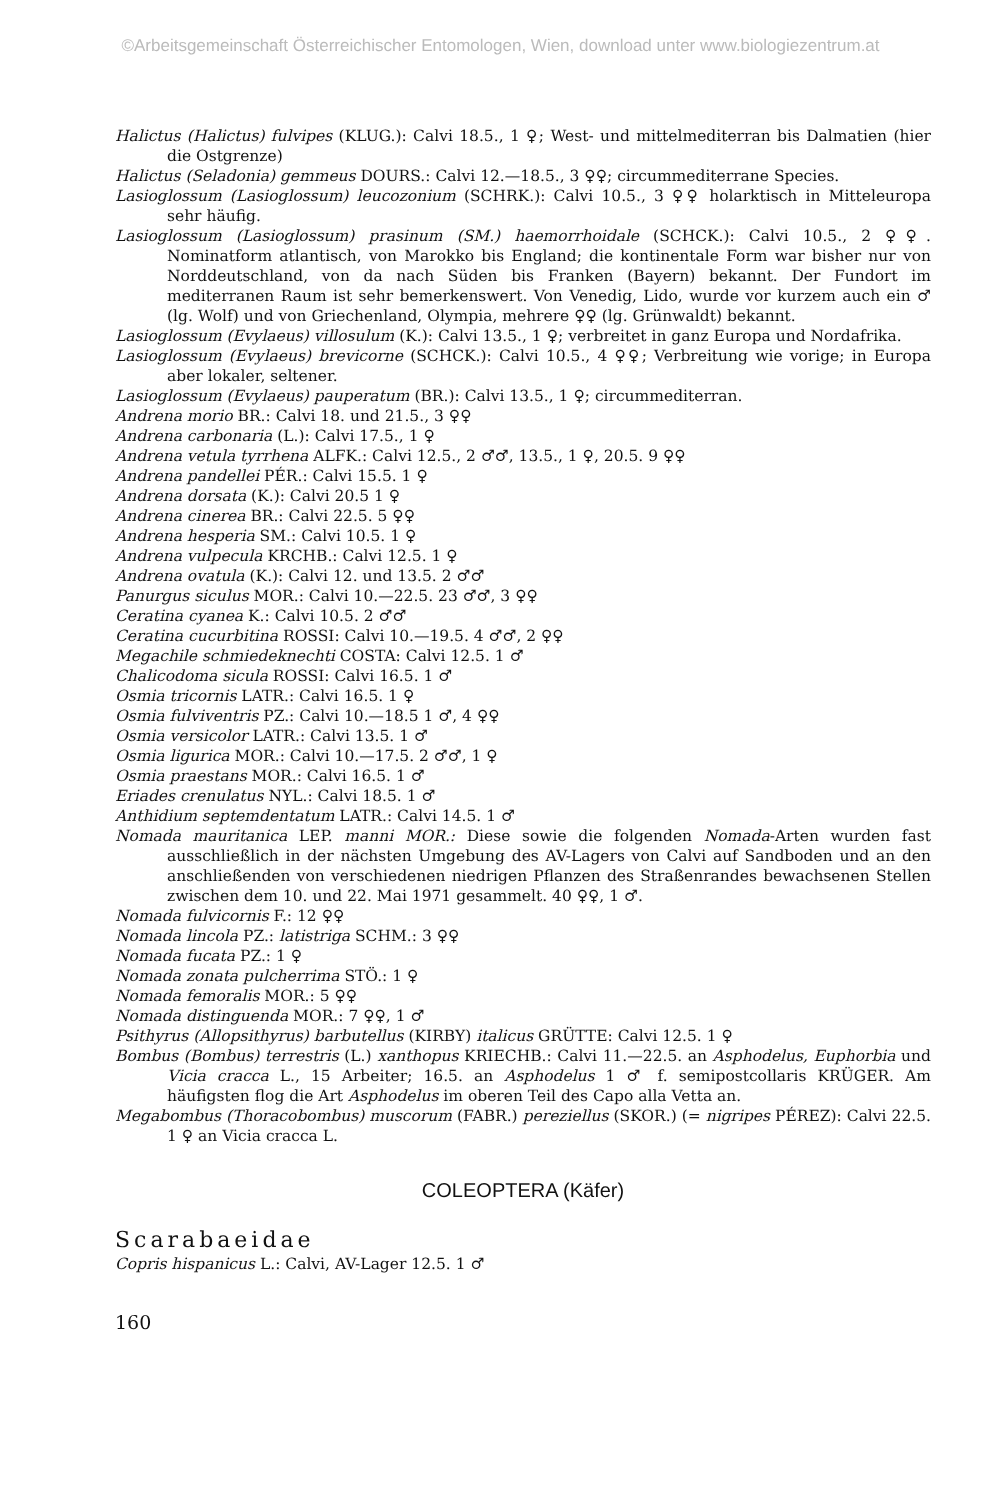©Arbeitsgemeinschaft Österreichischer Entomologen, Wien, download unter www.biologiezentrum.at
Halictus (Halictus) fulvipes (KLUG.): Calvi 18.5., 1 ♀; West- und mittelmediterran bis Dalmatien (hier die Ostgrenze)
Halictus (Seladonia) gemmeus DOURS.: Calvi 12.—18.5., 3 ♀♀; circummediterrane Species.
Lasioglossum (Lasioglossum) leucozonium (SCHRK.): Calvi 10.5., 3 ♀♀ holarktisch in Mitteleuropa sehr häufig.
Lasioglossum (Lasioglossum) prasinum (SM.) haemorrhoidale (SCHCK.): Calvi 10.5., 2 ♀♀. Nominatform atlantisch, von Marokko bis England; die kontinentale Form war bisher nur von Norddeutschland, von da nach Süden bis Franken (Bayern) bekannt. Der Fundort im mediterranen Raum ist sehr bemerkenswert. Von Venedig, Lido, wurde vor kurzem auch ein ♂ (lg. Wolf) und von Griechenland, Olympia, mehrere ♀♀ (lg. Grünwaldt) bekannt.
Lasioglossum (Evylaeus) villosulum (K.): Calvi 13.5., 1 ♀; verbreitet in ganz Europa und Nordafrika.
Lasioglossum (Evylaeus) brevicorne (SCHCK.): Calvi 10.5., 4 ♀♀; Verbreitung wie vorige; in Europa aber lokaler, seltener.
Lasioglossum (Evylaeus) pauperatum (BR.): Calvi 13.5., 1 ♀; circummediterran.
Andrena morio BR.: Calvi 18. und 21.5., 3 ♀♀
Andrena carbonaria (L.): Calvi 17.5., 1 ♀
Andrena vetula tyrrhena ALFK.: Calvi 12.5., 2 ♂♂, 13.5., 1 ♀, 20.5. 9 ♀♀
Andrena pandellei PÉR.: Calvi 15.5. 1 ♀
Andrena dorsata (K.): Calvi 20.5 1 ♀
Andrena cinerea BR.: Calvi 22.5. 5 ♀♀
Andrena hesperia SM.: Calvi 10.5. 1 ♀
Andrena vulpecula KRCHB.: Calvi 12.5. 1 ♀
Andrena ovatula (K.): Calvi 12. und 13.5. 2 ♂♂
Panurgus siculus MOR.: Calvi 10.—22.5. 23 ♂♂, 3 ♀♀
Ceratina cyanea K.: Calvi 10.5. 2 ♂♂
Ceratina cucurbitina ROSSI: Calvi 10.—19.5. 4 ♂♂, 2 ♀♀
Megachile schmiedeknechti COSTA: Calvi 12.5. 1 ♂
Chalicodoma sicula ROSSI: Calvi 16.5. 1 ♂
Osmia tricornis LATR.: Calvi 16.5. 1 ♀
Osmia fulviventris PZ.: Calvi 10.—18.5 1 ♂, 4 ♀♀
Osmia versicolor LATR.: Calvi 13.5. 1 ♂
Osmia ligurica MOR.: Calvi 10.—17.5. 2 ♂♂, 1 ♀
Osmia praestans MOR.: Calvi 16.5. 1 ♂
Eriades crenulatus NYL.: Calvi 18.5. 1 ♂
Anthidium septemdentatum LATR.: Calvi 14.5. 1 ♂
Nomada mauritanica LEP. manni MOR.: Diese sowie die folgenden Nomada-Arten wurden fast ausschließlich in der nächsten Umgebung des AV-Lagers von Calvi auf Sandboden und an den anschließenden von verschiedenen niedrigen Pflanzen des Straßenrandes bewachsenen Stellen zwischen dem 10. und 22. Mai 1971 gesammelt. 40 ♀♀, 1 ♂.
Nomada fulvicornis F.: 12 ♀♀
Nomada lincola PZ.: latistriga SCHM.: 3 ♀♀
Nomada fucata PZ.: 1 ♀
Nomada zonata pulcherrima STÖ.: 1 ♀
Nomada femoralis MOR.: 5 ♀♀
Nomada distinguenda MOR.: 7 ♀♀, 1 ♂
Psithyrus (Allopsithyrus) barbutellus (KIRBY) italicus GRÜTTE: Calvi 12.5. 1 ♀
Bombus (Bombus) terrestris (L.) xanthopus KRIECHB.: Calvi 11.—22.5. an Asphodelus, Euphorbia und Vicia cracca L., 15 Arbeiter; 16.5. an Asphodelus 1 ♂ f. semipostcollaris KRÜGER. Am häufigsten flog die Art Asphodelus im oberen Teil des Capo alla Vetta an.
Megabombus (Thoracobombus) muscorum (FABR.) pereziellus (SKOR.) (= nigripes PÉREZ): Calvi 22.5. 1 ♀ an Vicia cracca L.
COLEOPTERA (Käfer)
Scarabaeidae
Copris hispanicus L.: Calvi, AV-Lager 12.5. 1 ♂
160